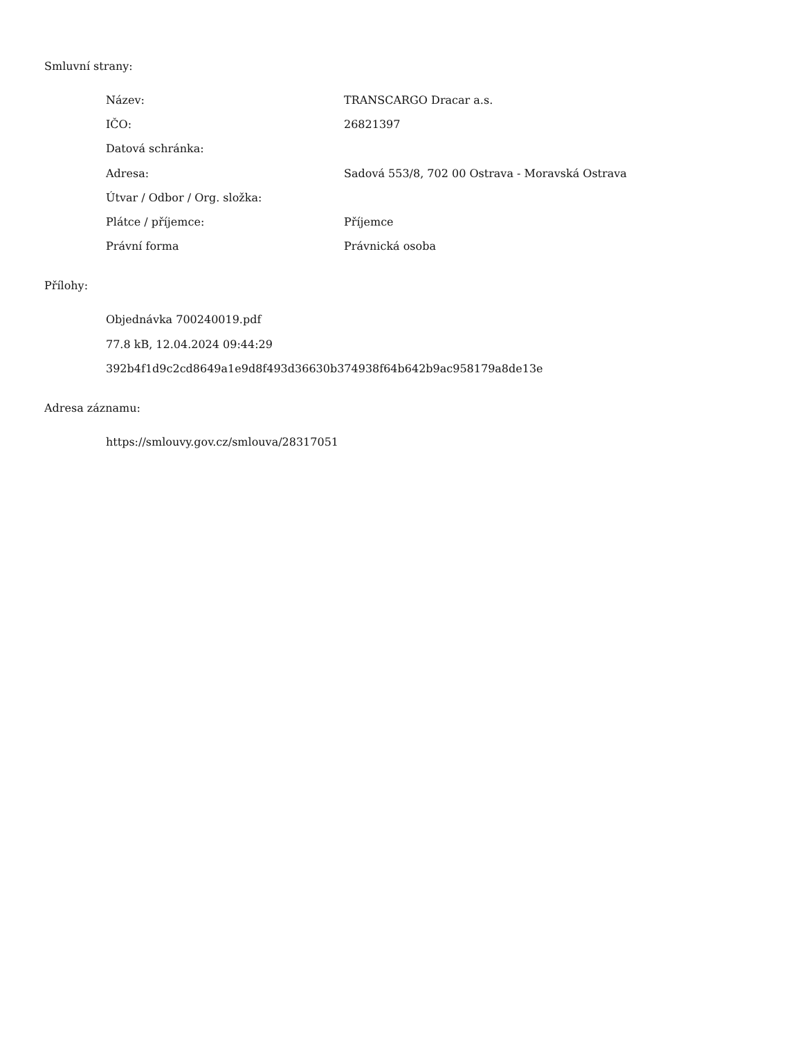Smluvní strany:
| Název: | TRANSCARGO Dracar a.s. |
| IČO: | 26821397 |
| Datová schránka: | |
| Adresa: | Sadová 553/8, 702 00 Ostrava - Moravská Ostrava |
| Útvar / Odbor / Org. složka: | |
| Plátce / příjemce: | Příjemce |
| Právní forma | Právnická osoba |
Přílohy:
Objednávka 700240019.pdf
77.8 kB, 12.04.2024 09:44:29
392b4f1d9c2cd8649a1e9d8f493d36630b374938f64b642b9ac958179a8de13e
Adresa záznamu:
https://smlouvy.gov.cz/smlouva/28317051